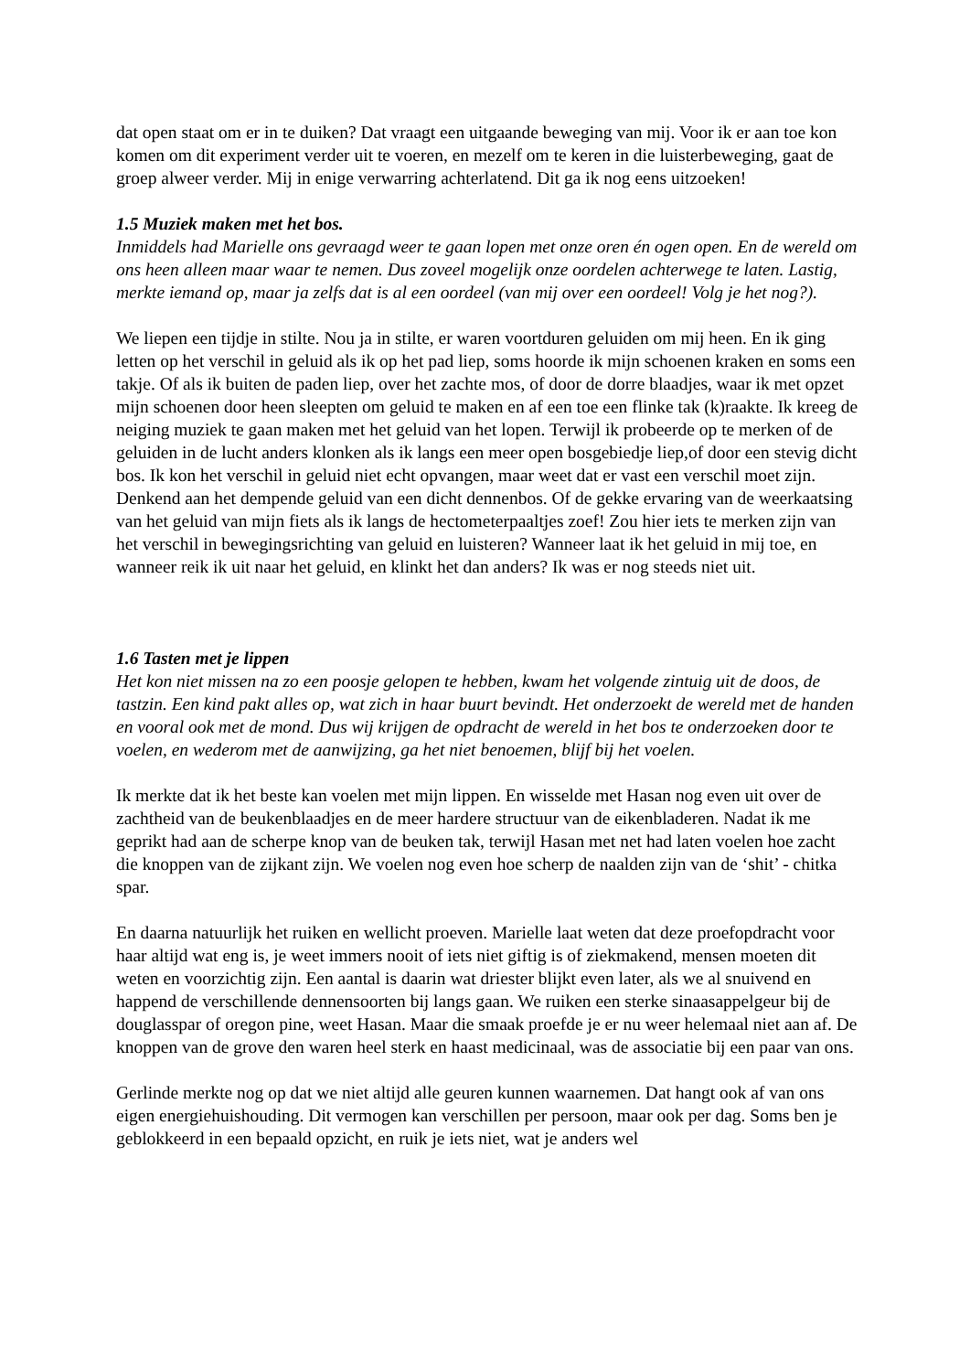dat open staat om er in te duiken? Dat vraagt een uitgaande beweging van mij. Voor ik er aan toe kon komen om dit experiment verder uit te voeren, en mezelf om te keren in die luisterbeweging, gaat de groep alweer verder. Mij in enige verwarring achterlatend. Dit ga ik nog eens uitzoeken!
1.5 Muziek maken met het bos.
Inmiddels had Marielle ons gevraagd weer te gaan lopen met onze oren én ogen open. En de wereld om ons heen alleen maar waar te nemen. Dus zoveel mogelijk onze oordelen achterwege te laten. Lastig, merkte iemand op, maar ja zelfs dat is al een oordeel (van mij over een oordeel! Volg je het nog?).
We liepen een tijdje in stilte. Nou ja in stilte, er waren voortduren geluiden om mij heen. En ik ging letten op het verschil in geluid als ik op het pad liep, soms hoorde ik mijn schoenen kraken en soms een takje. Of als ik buiten de paden liep, over het zachte mos, of door de dorre blaadjes, waar ik met opzet mijn schoenen door heen sleepten om geluid te maken en af een toe een flinke tak (k)raakte. Ik kreeg de neiging muziek te gaan maken met het geluid van het lopen. Terwijl ik probeerde op te merken of de geluiden in de lucht anders klonken als ik langs een meer open bosgebiedje liep,of door een stevig dicht bos. Ik kon het verschil in geluid niet echt opvangen, maar weet dat er vast een verschil moet zijn. Denkend aan het dempende geluid van een dicht dennenbos. Of de gekke ervaring van de weerkaatsing van het geluid van mijn fiets als ik langs de hectometerpaaltjes zoef! Zou hier iets te merken zijn van het verschil in bewegingsrichting van geluid en luisteren? Wanneer laat ik het geluid in mij toe, en wanneer reik ik uit naar het geluid, en klinkt het dan anders? Ik was er nog steeds niet uit.
1.6 Tasten met je lippen
Het kon niet missen na zo een poosje gelopen te hebben, kwam het volgende zintuig uit de doos, de tastzin. Een kind pakt alles op, wat zich in haar buurt bevindt. Het onderzoekt de wereld met de handen en vooral ook met de mond. Dus wij krijgen de opdracht de wereld in het bos te onderzoeken door te voelen, en wederom met de aanwijzing, ga het niet benoemen, blijf bij het voelen.
Ik merkte dat ik het beste kan voelen met mijn lippen. En wisselde met Hasan nog even uit over de zachtheid van de beukenblaadjes en de meer hardere structuur van de eikenbladeren. Nadat ik me geprikt had aan de scherpe knop van de beuken tak, terwijl Hasan met net had laten voelen hoe zacht die knoppen van de zijkant zijn. We voelen nog even hoe scherp de naalden zijn van de ‘shit’ - chitka spar.
En daarna natuurlijk het ruiken en wellicht proeven. Marielle laat weten dat deze proefopdracht voor haar altijd wat eng is, je weet immers nooit of iets niet giftig is of ziekmakend, mensen moeten dit weten en voorzichtig zijn. Een aantal is daarin wat driester blijkt even later, als we al snuivend en happend de verschillende dennensoorten bij langs gaan. We ruiken een sterke sinaasappelgeur bij de douglasspar of oregon pine, weet Hasan. Maar die smaak proefde je er nu weer helemaal niet aan af. De knoppen van de grove den waren heel sterk en haast medicinaal, was de associatie bij een paar van ons.
Gerlinde merkte nog op dat we niet altijd alle geuren kunnen waarnemen. Dat hangt ook af van ons eigen energiehuishouding. Dit vermogen kan verschillen per persoon, maar ook per dag. Soms ben je geblokkeerd in een bepaald opzicht, en ruik je iets niet, wat je anders wel